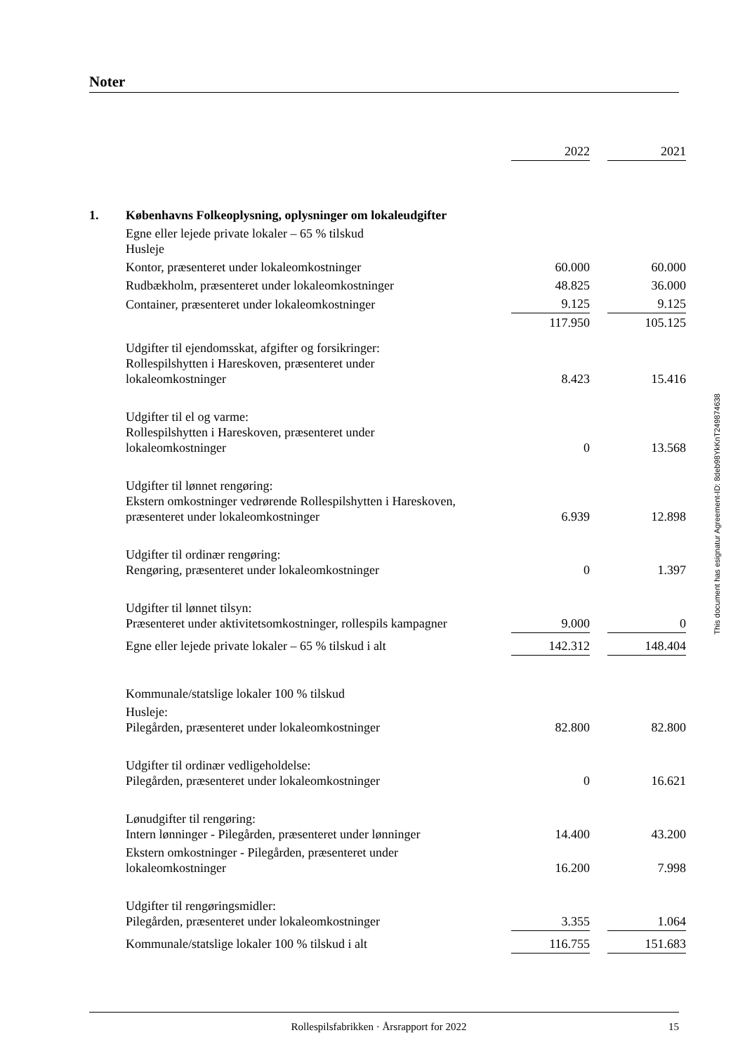Noter
| | | 2022 | | 2021 |
| 1. | Københavns Folkeoplysning, oplysninger om lokaleudgifter | | | |
| | Egne eller lejede private lokaler – 65 % tilskud Husleje | | | |
| | Kontor, præsenteret under lokaleomkostninger | 60.000 | | 60.000 |
| | Rudbækholm, præsenteret under lokaleomkostninger | 48.825 | | 36.000 |
| | Container, præsenteret under lokaleomkostninger | 9.125 | | 9.125 |
| | | 117.950 | | 105.125 |
| | Udgifter til ejendomsskat, afgifter og forsikringer: Rollespilshytten i Hareskoven, præsenteret under lokaleomkostninger | 8.423 | | 15.416 |
| | Udgifter til el og varme: Rollespilshytten i Hareskoven, præsenteret under lokaleomkostninger | 0 | | 13.568 |
| | Udgifter til lønnet rengøring: Ekstern omkostninger vedrørende Rollespilshytten i Hareskoven, præsenteret under lokaleomkostninger | 6.939 | | 12.898 |
| | Udgifter til ordinær rengøring: Rengøring, præsenteret under lokaleomkostninger | 0 | | 1.397 |
| | Udgifter til lønnet tilsyn: Præsenteret under aktivitetsomkostninger, rollespils kampagner | 9.000 | | 0 |
| | Egne eller lejede private lokaler – 65 % tilskud i alt | 142.312 | | 148.404 |
| | Kommunale/statslige lokaler 100 % tilskud | | | |
| | Husleje: Pilegården, præsenteret under lokaleomkostninger | 82.800 | | 82.800 |
| | Udgifter til ordinær vedligeholdelse: Pilegården, præsenteret under lokaleomkostninger | 0 | | 16.621 |
| | Lønudgifter til rengøring: Intern lønninger - Pilegården, præsenteret under lønninger | 14.400 | | 43.200 |
| | Ekstern omkostninger - Pilegården, præsenteret under lokaleomkostninger | 16.200 | | 7.998 |
| | Udgifter til rengøringsmidler: Pilegården, præsenteret under lokaleomkostninger | 3.355 | | 1.064 |
| | Kommunale/statslige lokaler 100 % tilskud i alt | 116.755 | | 151.683 |
This document has esignatur Agreement-ID: 8deb98YkKnT249874638
Rollespilsfabrikken · Årsrapport for 2022 15